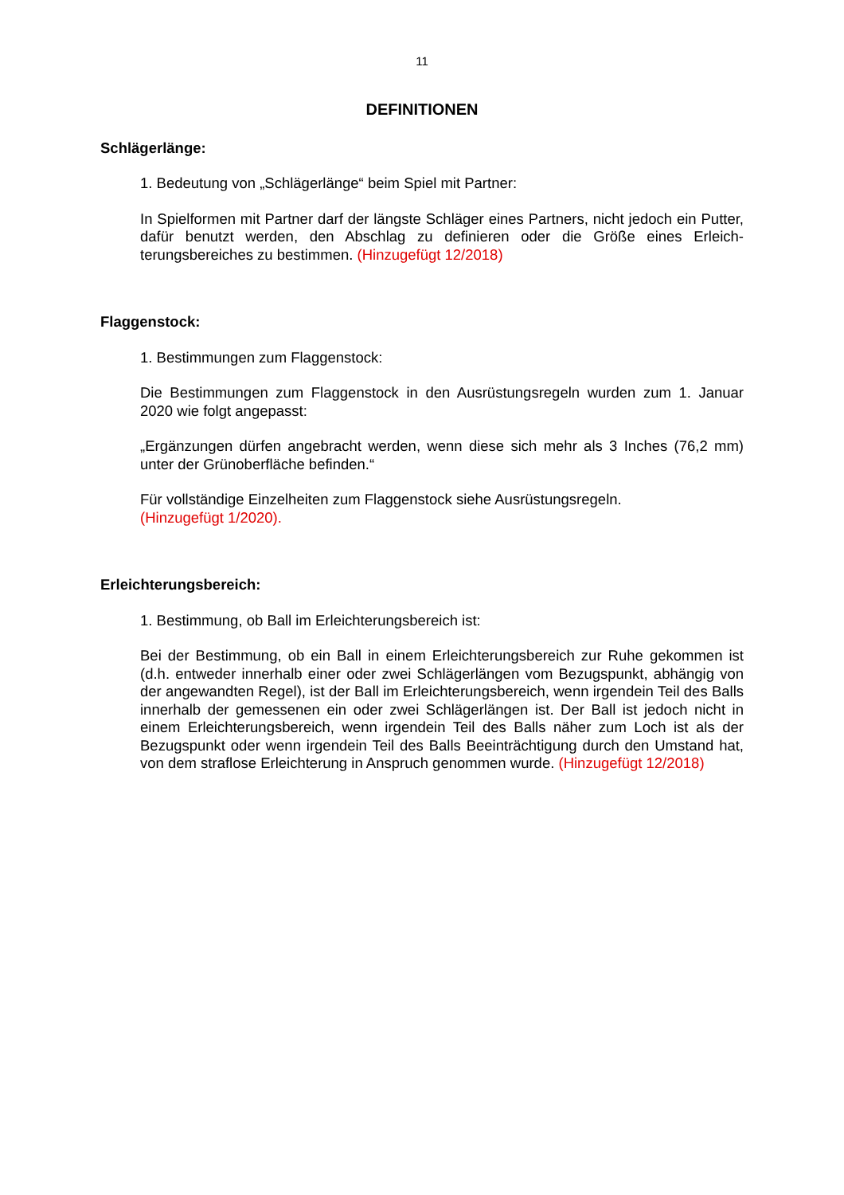11
DEFINITIONEN
Schlägerlänge:
1. Bedeutung von „Schlägerlänge“ beim Spiel mit Partner:
In Spielformen mit Partner darf der längste Schläger eines Partners, nicht jedoch ein Putter, dafür benutzt werden, den Abschlag zu definieren oder die Größe eines Erleich­terungsbereiches zu bestimmen. (Hinzugefügt 12/2018)
Flaggenstock:
1. Bestimmungen zum Flaggenstock:
Die Bestimmungen zum Flaggenstock in den Ausrüstungsregeln wurden zum 1. Januar 2020 wie folgt angepasst:
„Ergänzungen dürfen angebracht werden, wenn diese sich mehr als 3 Inches (76,2 mm) unter der Grünoberfläche befinden.“
Für vollständige Einzelheiten zum Flaggenstock siehe Ausrüstungsregeln.
(Hinzugefügt 1/2020).
Erleichterungsbereich:
1. Bestimmung, ob Ball im Erleichterungsbereich ist:
Bei der Bestimmung, ob ein Ball in einem Erleichterungsbereich zur Ruhe gekommen ist (d.h. entweder innerhalb einer oder zwei Schlägerlängen vom Bezugspunkt, abhängig von der angewandten Regel), ist der Ball im Erleichterungsbereich, wenn irgendein Teil des Balls innerhalb der gemessenen ein oder zwei Schlägerlängen ist. Der Ball ist jedoch nicht in einem Erleichterungsbereich, wenn irgendein Teil des Balls näher zum Loch ist als der Bezugspunkt oder wenn irgendein Teil des Balls Beeinträchtigung durch den Umstand hat, von dem straflose Erleichterung in Anspruch genommen wurde. (Hinzuge­fügt 12/2018)